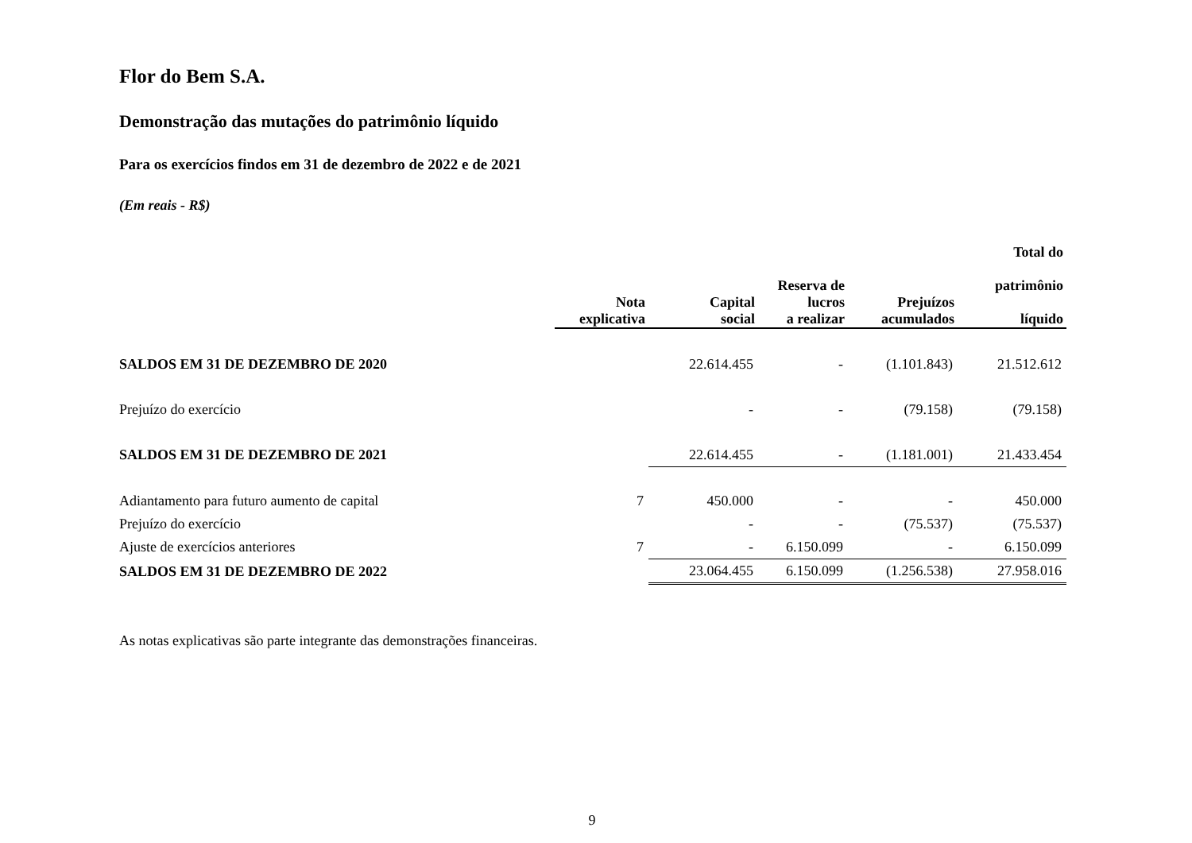Flor do Bem S.A.
Demonstração das mutações do patrimônio líquido
Para os exercícios findos em 31 de dezembro de 2022 e de 2021
(Em reais - R$)
| | Nota explicativa | Capital social | Reserva de lucros a realizar | Prejuízos acumulados | Total do patrimônio líquido |
| --- | --- | --- | --- | --- | --- |
| SALDOS EM 31 DE DEZEMBRO DE 2020 | | 22.614.455 | - | (1.101.843) | 21.512.612 |
| Prejuízo do exercício | | - | - | (79.158) | (79.158) |
| SALDOS EM 31 DE DEZEMBRO DE 2021 | | 22.614.455 | - | (1.181.001) | 21.433.454 |
| Adiantamento para futuro aumento de capital | 7 | 450.000 | - | - | 450.000 |
| Prejuízo do exercício | | - | - | (75.537) | (75.537) |
| Ajuste de exercícios anteriores | 7 | - | 6.150.099 | - | 6.150.099 |
| SALDOS EM 31 DE DEZEMBRO DE 2022 | | 23.064.455 | 6.150.099 | (1.256.538) | 27.958.016 |
As notas explicativas são parte integrante das demonstrações financeiras.
9